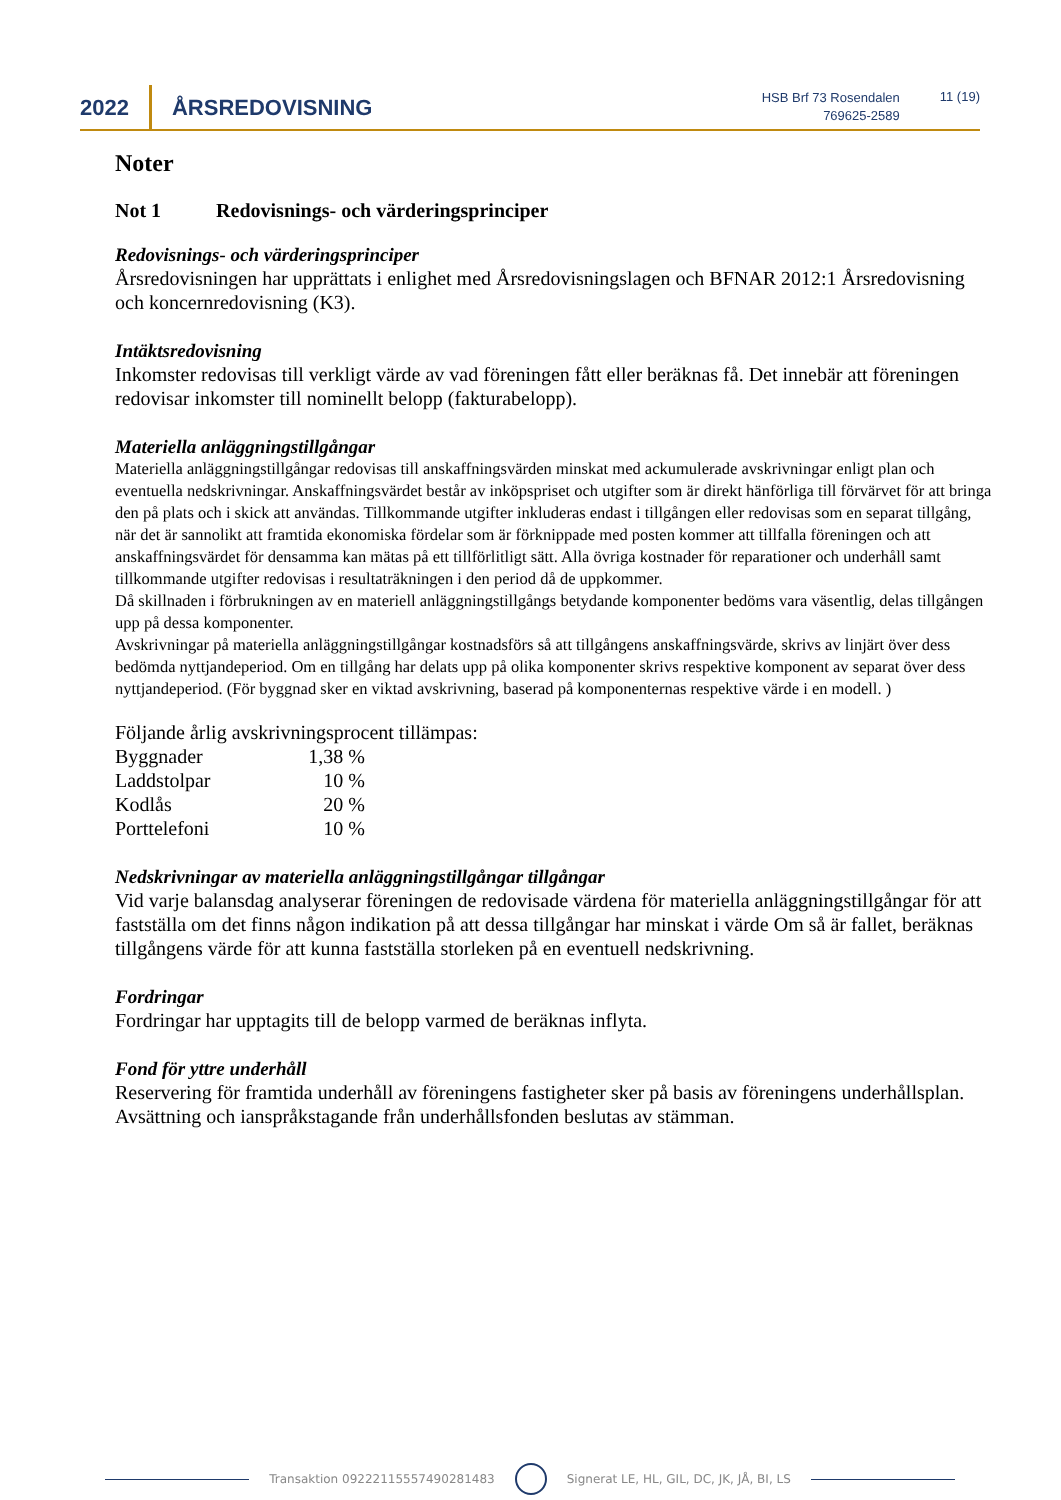2022 ÅRSREDOVISNING
HSB Brf 73 Rosendalen
769625-2589
11 (19)
Noter
Not 1 Redovisnings- och värderingsprinciper
Redovisnings- och värderingsprinciper
Årsredovisningen har upprättats i enlighet med Årsredovisningslagen och BFNAR 2012:1 Årsredovisning och koncernredovisning (K3).
Intäktsredovisning
Inkomster redovisas till verkligt värde av vad föreningen fått eller beräknas få. Det innebär att föreningen redovisar inkomster till nominellt belopp (fakturabelopp).
Materiella anläggningstillgångar
Materiella anläggningstillgångar redovisas till anskaffningsvärden minskat med ackumulerade avskrivningar enligt plan och eventuella nedskrivningar. Anskaffningsvärdet består av inköpspriset och utgifter som är direkt hänförliga till förvärvet för att bringa den på plats och i skick att användas. Tillkommande utgifter inkluderas endast i tillgången eller redovisas som en separat tillgång, när det är sannolikt att framtida ekonomiska fördelar som är förknippade med posten kommer att tillfalla föreningen och att anskaffningsvärdet för densamma kan mätas på ett tillförlitligt sätt. Alla övriga kostnader för reparationer och underhåll samt tillkommande utgifter redovisas i resultaträkningen i den period då de uppkommer.
Då skillnaden i förbrukningen av en materiell anläggningstillgångs betydande komponenter bedöms vara väsentlig, delas tillgången upp på dessa komponenter.
Avskrivningar på materiella anläggningstillgångar kostnadsförs så att tillgångens anskaffningsvärde, skrivs av linjärt över dess bedömda nyttjandeperiod. Om en tillgång har delats upp på olika komponenter skrivs respektive komponent av separat över dess nyttjandeperiod. (För byggnad sker en viktad avskrivning, baserad på komponenternas respektive värde i en modell. )
Följande årlig avskrivningsprocent tillämpas:
| Byggnader | 1,38 % |
| Laddstolpar | 10 % |
| Kodlås | 20 % |
| Porttelefoni | 10 % |
Nedskrivningar av materiella anläggningstillgångar tillgångar
Vid varje balansdag analyserar föreningen de redovisade värdena för materiella anläggningstillgångar för att fastställa om det finns någon indikation på att dessa tillgångar har minskat i värde Om så är fallet, beräknas tillgångens värde för att kunna fastställa storleken på en eventuell nedskrivning.
Fordringar
Fordringar har upptagits till de belopp varmed de beräknas inflyta.
Fond för yttre underhåll
Reservering för framtida underhåll av föreningens fastigheter sker på basis av föreningens underhållsplan. Avsättning och ianspråkstagande från underhållsfonden beslutas av stämman.
Transaktion 09222115557490281483
Signerat LE, HL, GIL, DC, JK, JÅ, BI, LS